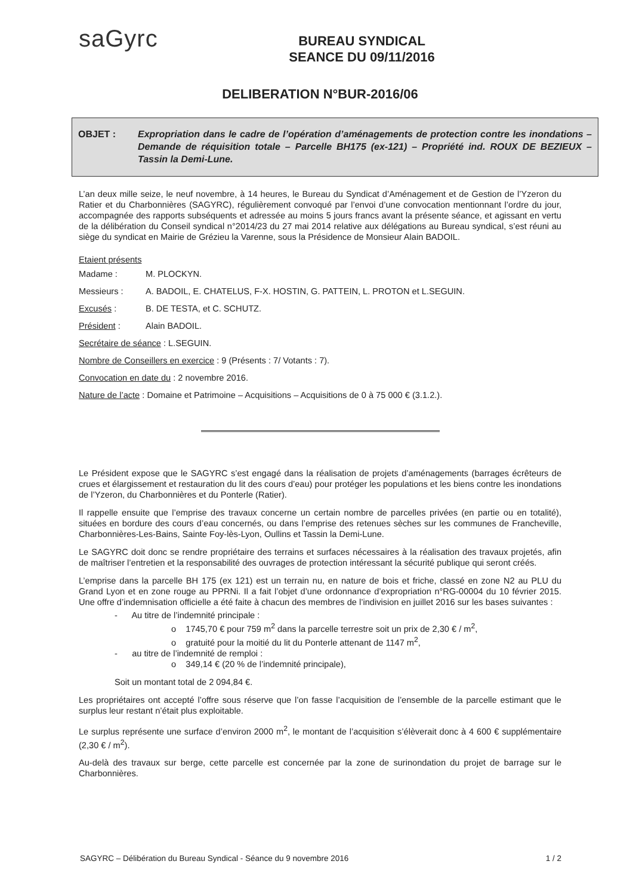saGyrc
BUREAU SYNDICAL
SEANCE DU 09/11/2016
DELIBERATION N°BUR-2016/06
OBJET : Expropriation dans le cadre de l’opération d’aménagements de protection contre les inondations – Demande de réquisition totale – Parcelle BH175 (ex-121) – Propriété ind. ROUX DE BEZIEUX – Tassin la Demi-Lune.
L’an deux mille seize, le neuf novembre, à 14 heures, le Bureau du Syndicat d’Aménagement et de Gestion de l’Yzeron du Ratier et du Charbonnières (SAGYRC), régulièrement convoqué par l’envoi d’une convocation mentionnant l’ordre du jour, accompagnée des rapports subséquents et adressée au moins 5 jours francs avant la présente séance, et agissant en vertu de la délibération du Conseil syndical n°2014/23 du 27 mai 2014 relative aux délégations au Bureau syndical, s’est réuni au siège du syndicat en Mairie de Grézieu la Varenne, sous la Présidence de Monsieur Alain BADOIL.
Etaient présents
Madame : M. PLOCKYN.
Messieurs : A. BADOIL, E. CHATELUS, F-X. HOSTIN, G. PATTEIN, L. PROTON et L.SEGUIN.
Excusés : B. DE TESTA, et C. SCHUTZ.
Président : Alain BADOIL.
Secrétaire de séance : L.SEGUIN.
Nombre de Conseillers en exercice : 9 (Présents : 7/ Votants : 7).
Convocation en date du : 2 novembre 2016.
Nature de l’acte : Domaine et Patrimoine – Acquisitions – Acquisitions de 0 à 75 000 € (3.1.2.).
Le Président expose que le SAGYRC s’est engagé dans la réalisation de projets d’aménagements (barrages écrêteurs de crues et élargissement et restauration du lit des cours d’eau) pour protéger les populations et les biens contre les inondations de l’Yzeron, du Charbonnières et du Ponterle (Ratier).
Il rappelle ensuite que l’emprise des travaux concerne un certain nombre de parcelles privées (en partie ou en totalité), situées en bordure des cours d’eau concernés, ou dans l’emprise des retenues sèches sur les communes de Francheville, Charbonnières-Les-Bains, Sainte Foy-lès-Lyon, Oullins et Tassin la Demi-Lune.
Le SAGYRC doit donc se rendre propriétaire des terrains et surfaces nécessaires à la réalisation des travaux projetés, afin de maîtriser l’entretien et la responsabilité des ouvrages de protection intéressant la sécurité publique qui seront créés.
L’emprise dans la parcelle BH 175 (ex 121) est un terrain nu, en nature de bois et friche, classé en zone N2 au PLU du Grand Lyon et en zone rouge au PPRNi. Il a fait l’objet d’une ordonnance d’expropriation n°RG-00004 du 10 février 2015. Une offre d’indemnisation officielle a été faite à chacun des membres de l’indivision en juillet 2016 sur les bases suivantes :
- Au titre de l’indemnité principale :
o 1745,70 € pour 759 m<sup>2</sup> dans la parcelle terrestre soit un prix de 2,30 € / m<sup>2</sup>,
o gratuité pour la moitié du lit du Ponterle attenant de 1147 m<sup>2</sup>,
- au titre de l’indemnité de remploi :
o 349,14 € (20 % de l’indemnité principale),
Soit un montant total de 2 094,84 €.
Les propriétaires ont accepté l’offre sous réserve que l’on fasse l’acquisition de l’ensemble de la parcelle estimant que le surplus leur restant n’était plus exploitable.
Le surplus représente une surface d’environ 2000 m<sup>2</sup>, le montant de l’acquisition s’élèverait donc à 4 600 € supplémentaire (2,30 € / m<sup>2</sup>).
Au-delà des travaux sur berge, cette parcelle est concernée par la zone de surinondation du projet de barrage sur le Charbonnières.
SAGYRC – Délibération du Bureau Syndical - Séance du 9 novembre 2016 1 / 2